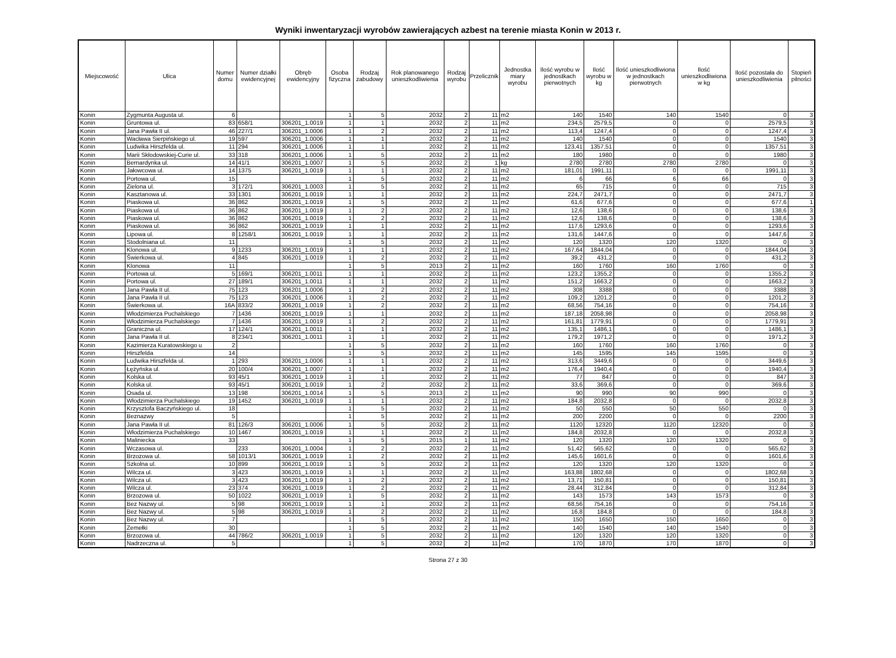Wyniki inwentaryzacji wyrobów zawierających azbest na terenie miasta Konin w 2013 r.
| Miejscowość | Ulica | Numer domu | Numer działki ewidencyjnej | Obręb ewidencyjny | Osoba fizyczna | Rodzaj zabudowy | Rok planowanego unieszkodliwienia | Rodzaj wyrobu | Przelicznik | Jednostka miary wyrobu | Ilość wyrobu w jednostkach pierwotnych | Ilość wyrobu w kg | Ilość unieszkodliwiona w jednostkach pierwotnych | Ilość unieszkodliwiona w kg | Ilość pozostała do unieszkodliwienia | Stopień pilności |
| --- | --- | --- | --- | --- | --- | --- | --- | --- | --- | --- | --- | --- | --- | --- | --- | --- |
| Konin | Zygmunta Augusta ul. | 6 | | | 1 | 5 | 2032 | 2 | 11 | m2 | 140 | 1540 | 140 | 1540 | 0 | 3 |
| Konin | Gruntowa ul. | 83 | 658/1 | 306201_1.0019 | 1 | 1 | 2032 | 2 | 11 | m2 | 234,5 | 2579,5 | 0 | 0 | 2579,5 | 3 |
| Konin | Jana Pawła II ul. | 46 | 227/1 | 306201_1.0006 | 1 | 2 | 2032 | 2 | 11 | m2 | 113,4 | 1247,4 | 0 | 0 | 1247,4 | 3 |
| Konin | Wacława Sierpińskiego ul. | 19 | 597 | 306201_1.0006 | 1 | 1 | 2032 | 2 | 11 | m2 | 140 | 1540 | 0 | 0 | 1540 | 3 |
| Konin | Ludwika Hirszfelda ul. | 11 | 294 | 306201_1.0006 | 1 | 1 | 2032 | 2 | 11 | m2 | 123,41 | 1357,51 | 0 | 0 | 1357,51 | 3 |
| Konin | Marii Skłodowskiej-Curie ul. | 33 | 318 | 306201_1.0006 | 1 | 5 | 2032 | 2 | 11 | m2 | 180 | 1980 | 0 | 0 | 1980 | 3 |
| Konin | Bernardynka ul. | 14 | 41/1 | 306201_1.0007 | 1 | 5 | 2032 | 2 | 1 | kg | 2780 | 2780 | 2780 | 2780 | 0 | 3 |
| Konin | Jałowcowa ul. | 14 | 1375 | 306201_1.0019 | 1 | 1 | 2032 | 2 | 11 | m2 | 181,01 | 1991,11 | 0 | 0 | 1991,11 | 3 |
| Konin | Portowa ul. | 15 | | | 1 | 5 | 2032 | 2 | 11 | m2 | 6 | 66 | 6 | 66 | 0 | 3 |
| Konin | Zielona ul. | 3 | 172/1 | 306201_1.0003 | 1 | 5 | 2032 | 2 | 11 | m2 | 65 | 715 | 0 | 0 | 715 | 3 |
| Konin | Kasztanowa ul. | 33 | 1301 | 306201_1.0019 | 1 | 1 | 2032 | 2 | 11 | m2 | 224,7 | 2471,7 | 0 | 0 | 2471,7 | 3 |
| Konin | Piaskowa ul. | 36 | 862 | 306201_1.0019 | 1 | 5 | 2032 | 2 | 11 | m2 | 61,6 | 677,6 | 0 | 0 | 677,6 | 1 |
| Konin | Piaskowa ul. | 36 | 862 | 306201_1.0019 | 1 | 2 | 2032 | 2 | 11 | m2 | 12,6 | 138,6 | 0 | 0 | 138,6 | 3 |
| Konin | Piaskowa ul. | 36 | 862 | 306201_1.0019 | 1 | 2 | 2032 | 2 | 11 | m2 | 12,6 | 138,6 | 0 | 0 | 138,6 | 3 |
| Konin | Piaskowa ul. | 36 | 862 | 306201_1.0019 | 1 | 1 | 2032 | 2 | 11 | m2 | 117,6 | 1293,6 | 0 | 0 | 1293,6 | 3 |
| Konin | Lipowa ul. | 8 | 1258/1 | 306201_1.0019 | 1 | 1 | 2032 | 2 | 11 | m2 | 131,6 | 1447,6 | 0 | 0 | 1447,6 | 3 |
| Konin | Stodolniana ul. | 11 | | | 1 | 5 | 2032 | 2 | 11 | m2 | 120 | 1320 | 120 | 1320 | 0 | 3 |
| Konin | Klonowa ul. | 9 | 1233 | 306201_1.0019 | 1 | 1 | 2032 | 2 | 11 | m2 | 167,64 | 1844,04 | 0 | 0 | 1844,04 | 3 |
| Konin | Świerkowa ul. | 4 | 845 | 306201_1.0019 | 1 | 2 | 2032 | 2 | 11 | m2 | 39,2 | 431,2 | 0 | 0 | 431,2 | 3 |
| Konin | Klonowa | 11 | | | 1 | 5 | 2013 | 2 | 11 | m2 | 160 | 1760 | 160 | 1760 | 0 | 3 |
| Konin | Portowa ul. | 5 | 169/1 | 306201_1.0011 | 1 | 1 | 2032 | 2 | 11 | m2 | 123,2 | 1355,2 | 0 | 0 | 1355,2 | 3 |
| Konin | Portowa ul. | 27 | 189/1 | 306201_1.0011 | 1 | 1 | 2032 | 2 | 11 | m2 | 151,2 | 1663,2 | 0 | 0 | 1663,2 | 3 |
| Konin | Jana Pawła II ul. | 75 | 123 | 306201_1.0006 | 1 | 2 | 2032 | 2 | 11 | m2 | 308 | 3388 | 0 | 0 | 3388 | 3 |
| Konin | Jana Pawła II ul. | 75 | 123 | 306201_1.0006 | 1 | 2 | 2032 | 2 | 11 | m2 | 109,2 | 1201,2 | 0 | 0 | 1201,2 | 3 |
| Konin | Świerkowa ul. | 16A | 833/2 | 306201_1.0019 | 1 | 2 | 2032 | 2 | 11 | m2 | 68,56 | 754,16 | 0 | 0 | 754,16 | 3 |
| Konin | Włodzimierza Puchalskiego | 7 | 1436 | 306201_1.0019 | 1 | 1 | 2032 | 2 | 11 | m2 | 187,18 | 2058,98 | 0 | 0 | 2058,98 | 3 |
| Konin | Włodzimierza Puchalskiego | 7 | 1436 | 306201_1.0019 | 1 | 2 | 2032 | 2 | 11 | m2 | 161,81 | 1779,91 | 0 | 0 | 1779,91 | 3 |
| Konin | Graniczna ul. | 17 | 124/1 | 306201_1.0011 | 1 | 1 | 2032 | 2 | 11 | m2 | 135,1 | 1486,1 | 0 | 0 | 1486,1 | 3 |
| Konin | Jana Pawła II ul. | 8 | 234/1 | 306201_1.0011 | 1 | 1 | 2032 | 2 | 11 | m2 | 179,2 | 1971,2 | 0 | 0 | 1971,2 | 3 |
| Konin | Kazimierza Kuratowskiego u | 2 | | | 1 | 5 | 2032 | 2 | 11 | m2 | 160 | 1760 | 160 | 1760 | 0 | 3 |
| Konin | Hirszfelda | 14 | | | 1 | 5 | 2032 | 2 | 11 | m2 | 145 | 1595 | 145 | 1595 | 0 | 3 |
| Konin | Ludwika Hirszfelda ul. | 1 | 293 | 306201_1.0006 | 1 | 1 | 2032 | 2 | 11 | m2 | 313,6 | 3449,6 | 0 | 0 | 3449,6 | 3 |
| Konin | Łężyńska ul. | 20 | 100/4 | 306201_1.0007 | 1 | 1 | 2032 | 2 | 11 | m2 | 176,4 | 1940,4 | 0 | 0 | 1940,4 | 3 |
| Konin | Kolska ul. | 93 | 45/1 | 306201_1.0019 | 1 | 1 | 2032 | 2 | 11 | m2 | 77 | 847 | 0 | 0 | 847 | 3 |
| Konin | Kolska ul. | 93 | 45/1 | 306201_1.0019 | 1 | 2 | 2032 | 2 | 11 | m2 | 33,6 | 369,6 | 0 | 0 | 369,6 | 3 |
| Konin | Osada ul. | 13 | 198 | 306201_1.0014 | 1 | 5 | 2013 | 2 | 11 | m2 | 90 | 990 | 90 | 990 | 0 | 3 |
| Konin | Włodzimierza Puchalskiego | 19 | 1452 | 306201_1.0019 | 1 | 1 | 2032 | 2 | 11 | m2 | 184,8 | 2032,8 | 0 | 0 | 2032,8 | 3 |
| Konin | Krzysztofa Baczyńskiego ul. | 18 | | | 1 | 5 | 2032 | 2 | 11 | m2 | 50 | 550 | 50 | 550 | 0 | 3 |
| Konin | Beznazwy | 5 | | | 1 | 5 | 2032 | 2 | 11 | m2 | 200 | 2200 | 0 | 0 | 2200 | 3 |
| Konin | Jana Pawła II ul. | 81 | 126/3 | 306201_1.0006 | 1 | 5 | 2032 | 2 | 11 | m2 | 1120 | 12320 | 1120 | 12320 | 0 | 3 |
| Konin | Włodzimierza Puchalskiego | 10 | 1467 | 306201_1.0019 | 1 | 1 | 2032 | 2 | 11 | m2 | 184,8 | 2032,8 | 0 | 0 | 2032,8 | 3 |
| Konin | Maliniecka | 33 | | | 1 | 5 | 2015 | 1 | 11 | m2 | 120 | 1320 | 120 | 1320 | 0 | 3 |
| Konin | Wczasowa ul. | | 233 | 306201_1.0004 | 1 | 2 | 2032 | 2 | 11 | m2 | 51,42 | 565,62 | 0 | 0 | 565,62 | 3 |
| Konin | Brzozowa ul. | 58 | 1013/1 | 306201_1.0019 | 1 | 2 | 2032 | 2 | 11 | m2 | 145,6 | 1601,6 | 0 | 0 | 1601,6 | 3 |
| Konin | Szkolna ul. | 10 | 899 | 306201_1.0019 | 1 | 5 | 2032 | 2 | 11 | m2 | 120 | 1320 | 120 | 1320 | 0 | 3 |
| Konin | Wilcza ul. | 3 | 423 | 306201_1.0019 | 1 | 1 | 2032 | 2 | 11 | m2 | 163,88 | 1802,68 | 0 | 0 | 1802,68 | 3 |
| Konin | Wilcza ul. | 3 | 423 | 306201_1.0019 | 1 | 2 | 2032 | 2 | 11 | m2 | 13,71 | 150,81 | 0 | 0 | 150,81 | 3 |
| Konin | Wilcza ul. | 23 | 374 | 306201_1.0019 | 1 | 2 | 2032 | 2 | 11 | m2 | 28,44 | 312,84 | 0 | 0 | 312,84 | 3 |
| Konin | Brzozowa ul. | 50 | 1022 | 306201_1.0019 | 1 | 5 | 2032 | 2 | 11 | m2 | 143 | 1573 | 143 | 1573 | 0 | 3 |
| Konin | Bez Nazwy ul. | 5 | 98 | 306201_1.0019 | 1 | 1 | 2032 | 2 | 11 | m2 | 68,56 | 754,16 | 0 | 0 | 754,16 | 3 |
| Konin | Bez Nazwy ul. | 5 | 98 | 306201_1.0019 | 1 | 2 | 2032 | 2 | 11 | m2 | 16,8 | 184,8 | 0 | 0 | 184,8 | 3 |
| Konin | Bez Nazwy ul. | 7 | | | 1 | 5 | 2032 | 2 | 11 | m2 | 150 | 1650 | 150 | 1650 | 0 | 3 |
| Konin | Zemełki | 30 | | | 1 | 5 | 2032 | 2 | 11 | m2 | 140 | 1540 | 140 | 1540 | 0 | 3 |
| Konin | Brzozowa ul. | 44 | 786/2 | 306201_1.0019 | 1 | 5 | 2032 | 2 | 11 | m2 | 120 | 1320 | 120 | 1320 | 0 | 3 |
| Konin | Nadrzeczna ul. | 5 | | | 1 | 5 | 2032 | 2 | 11 | m2 | 170 | 1870 | 170 | 1870 | 0 | 3 |
Strona 27 z 30